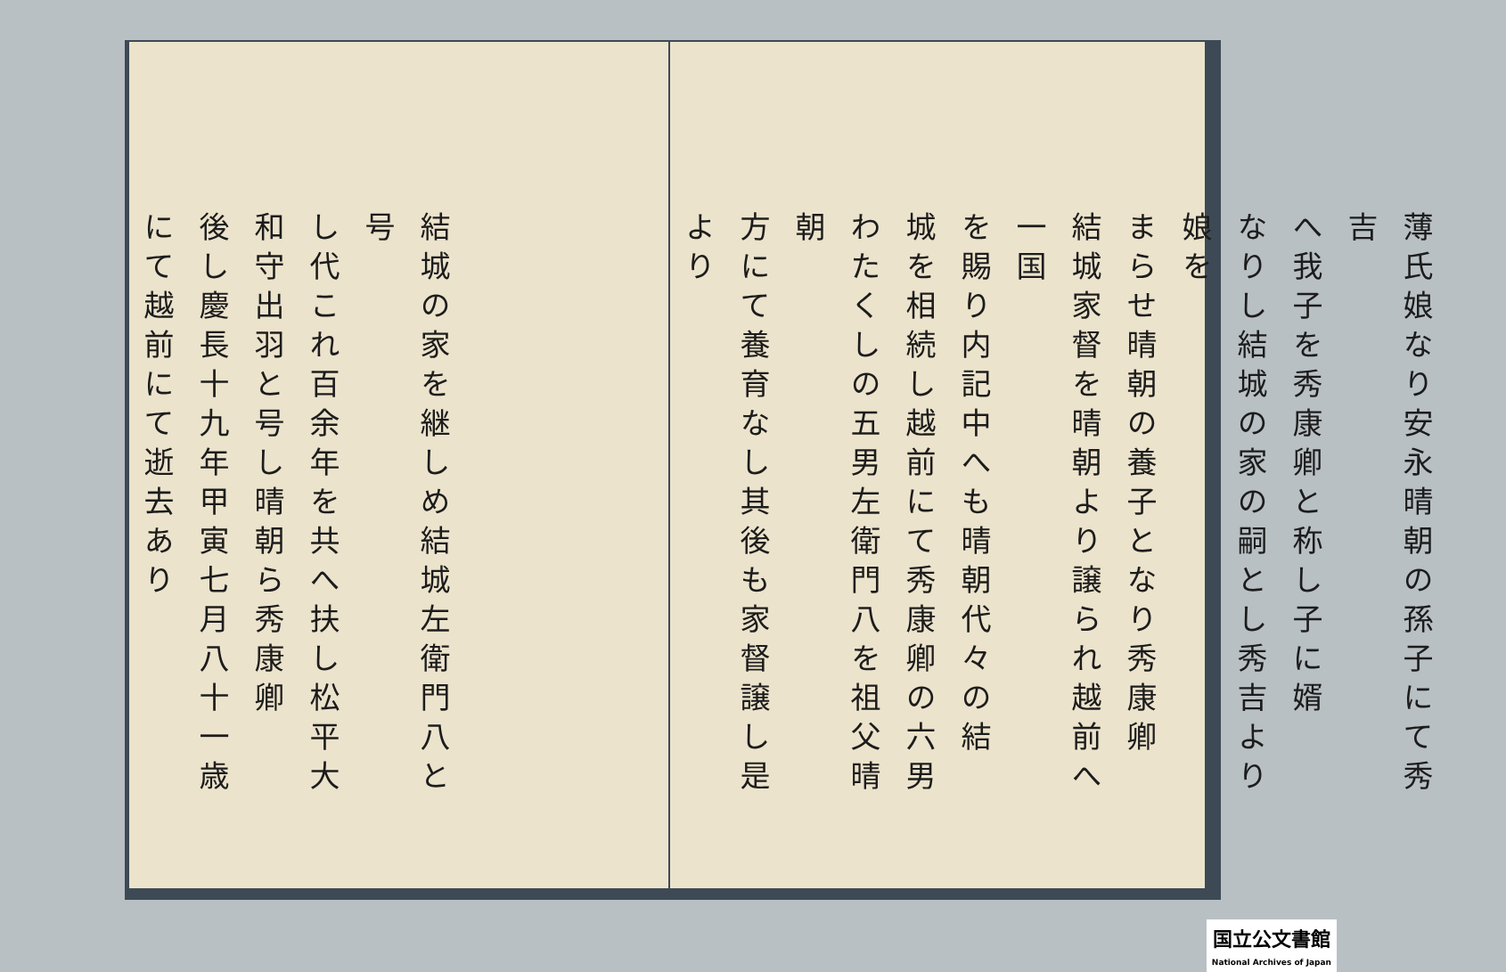結城の家を継しめ結城左衛門八と号
し代これ百余年を共へ扶し松平大
和守出羽と号し晴朝ら秀康卿
後し慶長十九年甲寅七月八十一歳
にて越前にて逝去あり
薄氏娘なり安永晴朝の孫子にて秀吉
へ我子を秀康卿と称し子に婿
なりし結城の家の嗣とし秀吉より娘を
まらせ晴朝の養子となり秀康卿
結城家督を晴朝より譲られ越前へ一国
を賜り内記中へも晴朝代々の結
城を相続し越前にて秀康卿の六男
わたくしの五男左衛門八を祖父晴朝
方にて養育なし其後も家督譲し是より
国立公文書館
National Archives of Japan